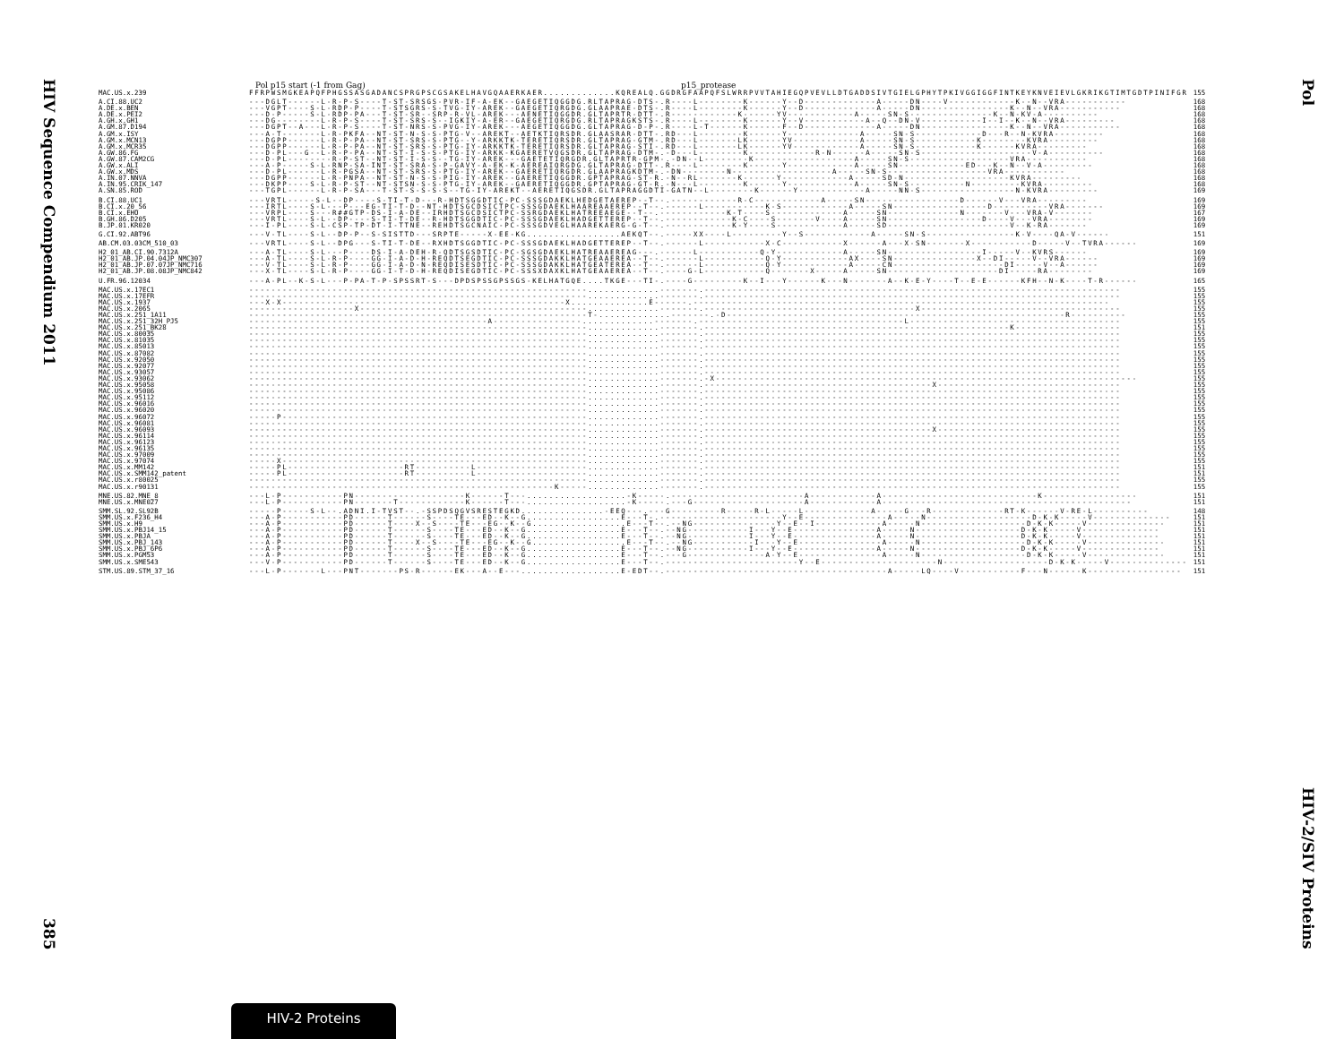HIV Sequence Compendium 2011
385
Pol p15 start (-1 from Gag) p15_protease
| MAC.US.x.239 | FFRPWSMGKEAPQFPHGSSASGADANCSPRGPSCGSAKELHAVGQAAERKAER.............KQREALQ.GGDRGFAAPQFSLWRRPVVTAHIEGQPVEVLLDTGADDSIVTGIELGPHYTPKIVGGIGGFINTKEYKNVEIEVLGKRIKGTIMTGDTPINIFGR | 155 |
| A.CI.88.UC2 | ---DGLT------L-R-P-S----T-ST-SRSGS-PVR-IF-A-EK--GAEGETIQGGDG.RLTAPRAG-DTS-.R----L--------K------Y--D-------------A-----DN----V------------K--N--VRA----------- | 168 |
| A.DE.x.BEN | ---VGPT----S-L-RDP-P----T-STSGRS-S-TVG-IY-AREK--GAEGETIQRGDG.GLAAPRAE-DTS-.R----L--------K------Y--D-------------A-----DN----------------K--N--VRA----------- | 168 |
| A.DE.x.PEI2 | ---D-P-----S-L-RDP-PA---T-ST-SR--SRP-R-VL-AREK---AENETIQGGDR.GLTAPRTR-DTT-.R------------K------YV------------A-----SN-S---------------K--N-KV-A---------- | 168 |
| A.GH.x.GH1 | ---DG--------L-R-P-S----T-ST-SRS-S--IGKIY-A-ER--GAEGETIQRGDG.RLTAPRAGKSTS-.R----L--------K------Y--V-----------A--Q--DN-V-----------I--I--K--N--VRA--------- | 168 |
| A.GM.87.D194 | ---DGPT--A---L-R-P-S----T-ST-NRS-S-PVG-IY-AREK---AEGETIQGGDG.GLTAPRAG-D-P-.R----L-T------K------F--D-------------A-----DN----------------K--N--VRA----------- | 168 |
| A.GM.x.ISY | ---A-T-------L-R-PKFA--NT-ST-N-S-S-PTG-V--AREKT--AETKTIQRSDR.GLAASRAR-DTT-.RD---L--------K------Y-------------A-----SN-S------------D---R--N-KVRA--------- | 168 |
| A.GM.x.MCN13 | ---DGPP------L-R-P-PA--NT-ST-SRS-S-PTG--Y-ARKKTK-TERETIQRSDR.GLTAPRAG-GTM-.RD---L-------LK------YV------------A-----SN-S-----------K--------KVRA--------- | 168 |
| A.GM.x.MCR35 | ---DGPP------L-R-P-PA--NT-ST-SRS-S-PTG-IY-ARKKTK-TERETIQRSDR.GLTAPRAG-STI-.RD---L-------LK------YV------------A-----SN-S-----------K------KVRA--------- | 168 |
| A.GW.86.FG | ---D-PL---G--L-R-P-PA--NT-ST-I-S-S-PTG-IY-ARKK-KGAERETVQGSDR.GLTAPRAG-DTM-.-D---L--------K------------R-N------A-----SN-S--------------------V-A---------- | 168 |
| A.GW.87.CAM2CG | ---D-PL--------R-P-ST--NT-ST-I-S-S--TG-IY-AREK---GAETETIQRGDR.GLTAPRTR-GPM-.-DN--L--------K------------------A-----SN-S------------------VRA----------- | 168 |
| A.GW.x.ALI | ---A-P-----S-L-RNP-SA-INT-ST-SRA-S-P-GAVY-A-EK-K-AEREAIQRGDG.GLTAPRAG-DTT-.R----L--------K------Y------------A-----SN------------ED---K--N--V-A--------- | 168 |
| A.GW.x.MDS | ---D-PL------L-R-PGSA--NT-ST-SRS-S-PTG-IY-AREK--GAERETIQRGDR.GLAAPRAGKDTM-.-DN--------N------------------A-----SN-S------------------VRA----------- | 168 |
| A.IN.07.NNVA | ---DGPP------L-R-PNPA--NT-ST-N-S-S-PIG-IY-AREK--GAERETIQGGDR.GPTAPRAG-ST-R.-N--RL-------K------Y------------A-----SD-N-------------------KVRA--------- | 168 |
| A.IN.95.CRIK_147 | ---DKPP----S-L-R-P-ST--NT-STSN-S-S-PTG-IY-AREK--GAERETIQGGDR.GPTAPRAG-GT-R.-N---L--------K------Y------------A-----SN-S----------N---------KVRA--------- | 168 |
| A.SN.85.ROD | ---TGPL------L-R-P-SA---T-ST-S-S-S-S--TG-IY-AREKT--AERETIQGSDR.GLTAPRAGGDTI-GATN--L--------K------Y------------A-----NN-S-----------------N-KVRA--------- | 169 |
| B.CI.88.UC1 | ---VRTL-----S-L--DP----S-TI-T-D---R-HDTSGGDTIC-PC-SSSGDAEKLHEDGETAEREP--T--.------------R-C------------A-----SN-----------------D------V---VRA--------- | 169 |
| B.CI.x.20_56 | ---IRTL----S-L---P---EG-TI-T-D--NT-HDTSGCDSICTPC-SSSGDAEKLHAAREAAEREP--T--.------L-----------K-S------------A-----SN-----------------D----------VRA------- | 169 |
| B.CI.x.EHO | ---VRPL----S---R##GTP-DS-I-A-DE--IRHDTSGCDSICTPC-SSRGDAEKLHATREEAEGE--T--.------------K-T----S-------------A-----SN-------------N-------V---VRA-V------- | 167 |
| B.GH.86.D205 | ---VRTL----S-L--DP----S-TI-T-DE--R-HDTSGGDTIC-PC-SSSGDAEKLHADGETTEREP--T--.------------K-C----S-------V----A-----SN-----------------D----V---VRA-------- | 169 |
| B.JP.01.KR020 | ---I-PL----S-L-CSP-TP-DT-I-TTNE--REHDTSGCNAIC-PC-SSSGDVEGLHAAREKAERG-G-T--.------------K-Y----S------------A-----SD----------------------V--K-RA------- | 169 |
| G.CI.92.ABT96 | ---V-TL----S-L--DP-P--S-SISTTD---SRPTE-----X-EE-KG.................AEKQT--.-----XX----L---------Y--S------------A-----SN-S----------------K-V----QA-V------ | 151 |
| AB.CM.03.03CM_510_03 | ---VRTL----S-L--DPG---S-TI-T-DE--RXHDTSGGDTIC-PC-SSSGDAEKLHADGETTEREP--T--.------L-----------X-C-----------X------A---X-SN-------X-----------D-----V--TVRA------ | 169 |
| H2_01_AB.CI.90.7312A | ---A-TL----S-L---P----DS-I-A-DEH-R-QDTSGSDTIC-PC-SGSGDAEKLHATREAAEREAG---.------L-----------Q-Y------------A-----SN-----------------I-----V--KVRS------ | 169 |
| H2_01_AB.JP.04.04JP_NMC307 | ---A-TL----S-L-R-P----GG-I-A-D-H-REQDTSEGDTIC-PC-SSSGDAKKLHATGEAAEREA--T--.------L-----------Q-Y------------AX----SN---------------X--DI-----V--VRA------ | 169 |
| H2_01_AB.JP.07.07JP_NMC716 | ---V-TL----S-L-R-P----GG-I-A-D-N-REQDISESDTIC-PC-SSSGDAKKLHATGEATEREA--T--.------L-----------Q-Y------------A-----CN--------------------DI-----V--A------ | 169 |
| H2_01_AB.JP.08.08JP_NMC842 | ---X-TL----S-L-R-P----GG-I-T-D-H-REQDISEGDTIC-PC-SSSXDAXKLHATGEAAEREA--T--.----G-L-----------Q-------X-----A-----SN--------------------DI-----RA-------- | 169 |
| U.FR.96.12034 | ---A-PL--K-S-L---P-PA-T-P-SPSSRT-S---DPDSPSSGPSSGS-KELHATGQE....TKGE---TI-.----G---------K--I---Y------K---N-------A--K-E-Y----T--E-E------KFH--N-K----T-R------ | 165 |
| MAC.US.x.17EC1 | -------------------------------------------------------------.............-------.--------------------------------------------------------------------------- | 155 |
| MAC.US.x.17EFR | -------------------------------------------------------------.............-------.--------------------------------------------------------------------------- | 155 |
| MAC.US.x.1937 | ---X-X---------------------------------------------------X..............E------.--------------------------------------------------------------------------- | 155 |
| MAC.US.x.2065 | -------------------X-----------------------------------------.............-------.--------------------------------------X------------------------------------ | 155 |
| MAC.US.x.251_1A11 | -------------------------------------------------------------T-.............-------.-D-------------------------------------------------------------R---------- | 155 |
| MAC.US.x.251_32H_PJ5 | -------------------------------------------A----------------.............-------.-------------------------------------L-------------------------------------- | 155 |
| MAC.US.x.251_BK28 | -------------------------------------------------------------.............-------.-------------------------------------------------------K------------------- | 151 |
| MAC.US.x.80035 | -------------------------------------------------------------.............-------.--------------------------------------------------------------------------- | 155 |
| MAC.US.x.81035 | -------------------------------------------------------------.............-------.--------------------------------------------------------------------------- | 155 |
| MAC.US.x.85013 | -------------------------------------------------------------.............-------.--------------------------------------------------------------------------- | 155 |
| MAC.US.x.87082 | -------------------------------------------------------------.............-------.--------------------------------------------------------------------------- | 155 |
| MAC.US.x.92050 | -------------------------------------------------------------.............-------.--------------------------------------------------------------------------- | 155 |
| MAC.US.x.92077 | -------------------------------------------------------------.............-------.--------------------------------------------------------------------------- | 155 |
| MAC.US.x.93057 | -------------------------------------------------------------.............-------.--------------------------------------------------------------------------- | 155 |
| MAC.US.x.93062 | -------------------------------------------------------------.............-------.-X---------------------------------------------------------------------------- | 155 |
| MAC.US.x.95058 | -------------------------------------------------------------.............-------.-----------------------------------------X--------------------------------- | 155 |
| MAC.US.x.95086 | -------------------------------------------------------------.............-------.--------------------------------------------------------------------------- | 155 |
| MAC.US.x.95112 | -------------------------------------------------------------.............-------.--------------------------------------------------------------------------- | 155 |
| MAC.US.x.96016 | -------------------------------------------------------------.............-------.--------------------------------------------------------------------------- | 155 |
| MAC.US.x.96020 | -------------------------------------------------------------.............-------.--------------------------------------------------------------------------- | 155 |
| MAC.US.x.96072 | -----P-------------------------------------------------------.............-------.--------------------------------------------------------------------------- | 155 |
| MAC.US.x.96081 | -------------------------------------------------------------.............-------.--------------------------------------------------------------------------- | 155 |
| MAC.US.x.96093 | -------------------------------------------------------------.............-------.-----------------------------------------X--------------------------------- | 155 |
| MAC.US.x.96114 | -------------------------------------------------------------.............-------.--------------------------------------------------------------------------- | 155 |
| MAC.US.x.96123 | -------------------------------------------------------------.............-------.--------------------------------------------------------------------------- | 155 |
| MAC.US.x.96135 | -------------------------------------------------------------.............-------.--------------------------------------------------------------------------- | 155 |
| MAC.US.x.97009 | -------------------------------------------------------------.............-------.--------------------------------------------------------------------------- | 155 |
| MAC.US.x.97074 | -----X-------------------------------------------------------.............-------.--------------------------------------------------------------------------- | 155 |
| MAC.US.x.MM142 | -----PL---------------------RT----------L--------------------.............-------.--------------------------------------------------------------------------- | 151 |
| MAC.US.x.SMM142_patent | -----PL---------------------RT----------L--------------------.............-------.--------------------------------------------------------------------------- | 151 |
| MAC.US.x.r80025 | -------------------------------------------------------------.............-------.--------------------------------------------------------------------------- | 155 |
| MAC.US.x.r90131 | -------------------------------------------------------K-----.............-------.--------------------------------------------------------------------------- | 155 |
| MNE.US.82.MNE_8 | ---L-P-----------PN--------------------K------T---..................-K-----.------------------------A------------A----------------------------K----------------- | 151 |
| MNE.US.x.MNE027 | ---L-P-----------PN-------T------------K------T---..................-K-----.---G--------------------A------------A--------------------------------------------- | 151 |
| SMM.SL.92.SL92B | -----P-----S-L--.ADNI.I-TVST--.-SSPDSQGVSRESTEGKD...............-EEQ---.---G---------R-----R-L-----L------------A-----G---R-------------RT-K------V-RE-L---------- | 148 |
| SMM.US.x.F236_H4 | ---A-P-----------PD------T------S----TE---ED--K--G.................E---T-.----------------------Y--E---------------A-----N-------------------D-K-K-----V-------------- | 151 |
| SMM.US.x.H9 | ---A-P-----------PD------T----X--S----TE---EG--K--G.................E---T--.--NG---------------Y--E--I------------A-----N-------------------D-K-K-----V-------------- | 151 |
| SMM.US.x.PBJ14_15 | ---A-P-----------PD------T------S----TE---ED--K--G.................E---T--.--NG-----------I---Y--E---------------A-----N-------------------D-K-K-----V-------------- | 151 |
| SMM.US.x.PBJA | ---A-P-----------PD------T------S----TE---ED--K--G.................E---T--.--NG-----------I---Y--E---------------A-----N-------------------D-K-K-----V-------------- | 151 |
| SMM.US.x.PBJ_143 | ---A-P-----------PD------T----X--S----TE---EG--K--G.................E---T--.--NG-----------I---Y--E---------------A-----N-------------------D-K-K-----V-------------- | 151 |
| SMM.US.x.PBJ_6P6 | ---A-P-----------PD------T------S----TE---ED--K--G.................E---T--.--NG-----------I---Y--E---------------A-----N-------------------D-K-K-----V-------------- | 151 |
| SMM.US.x.PGM53 | ---A-P-----------PD------T------S----TE---ED--K--G.................E---T--.---G--------------A-Y--E---------------A-----N-------------------D-K-K-----V-------------- | 151 |
| SMM.US.x.SME543 | ---V-P-----------PD------T------S----TE---ED--K--G.................E---T--.------------------------Y--E---------------------N-------------------D-K-K-----V-------------- | 151 |
| STM.US.89.STM_37_16 | ---L-P-------L---PNT-------PS-R------EK---A--E---..................E-EDT--.----------------------------------------A-----LQ----V-----------F---N------K----------------- | 151 |
Pol
HIV-2/SIV Proteins
HIV-2 Proteins